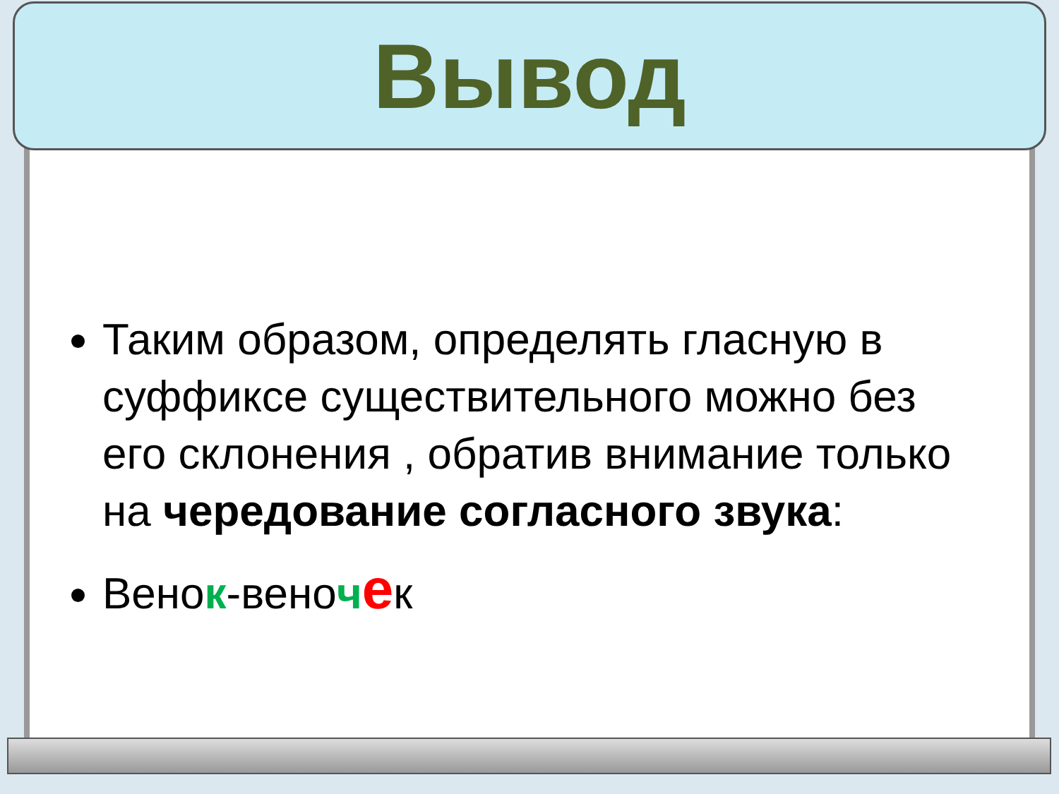Вывод
Таким образом, определять гласную в суффиксе существительного можно без его склонения , обратив внимание только на чередование согласного звука:
Венок-веночек